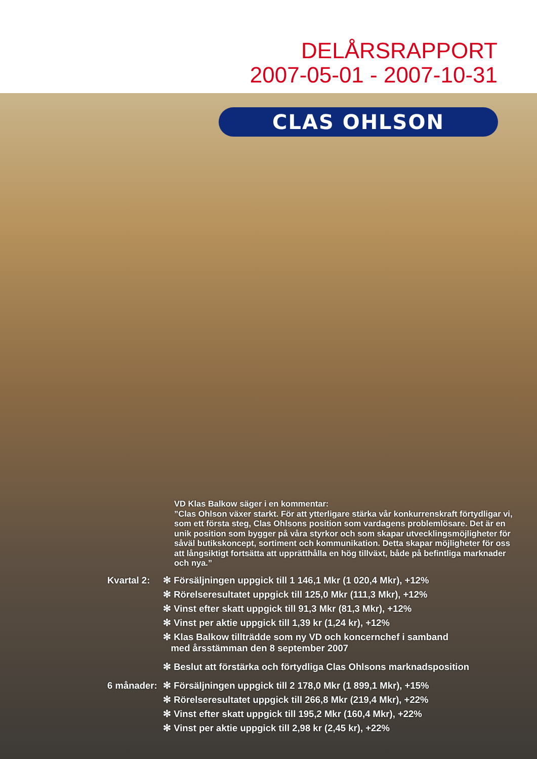DELÅRSRAPPORT
2007-05-01 - 2007-10-31
CLAS OHLSON
VD Klas Balkow säger i en kommentar:
”Clas Ohlson växer starkt. För att ytterligare stärka vår konkurrenskraft förtydligar vi, som ett första steg, Clas Ohlsons position som vardagens problemlösare. Det är en unik position som bygger på våra styrkor och som skapar utvecklingsmöjligheter för såväl butikskoncept, sortiment och kommunikation. Detta skapar möjligheter för oss att långsiktigt fortsätta att upprätthålla en hög tillväxt, både på befintliga marknader och nya.”
| Kvartal 2: | ✻ Försäljningen uppgick till 1 146,1 Mkr (1 020,4 Mkr), +12% |
| | ✻ Rörelseresultatet uppgick till 125,0 Mkr (111,3 Mkr), +12% |
| | ✻ Vinst efter skatt uppgick till 91,3 Mkr (81,3 Mkr), +12% |
| | ✻ Vinst per aktie uppgick till 1,39 kr (1,24 kr), +12% |
| | ✻ Klas Balkow tillträdde som ny VD och koncernchef i samband med årsstämman den 8 september 2007 |
| | ✻ Beslut att förstärka och förtydliga Clas Ohlsons marknadsposition |
| 6 månader: | ✻ Försäljningen uppgick till 2 178,0 Mkr (1 899,1 Mkr), +15% |
| | ✻ Rörelseresultatet uppgick till 266,8 Mkr (219,4 Mkr), +22% |
| | ✻ Vinst efter skatt uppgick till 195,2 Mkr (160,4 Mkr), +22% |
| | ✻ Vinst per aktie uppgick till 2,98 kr (2,45 kr), +22% |